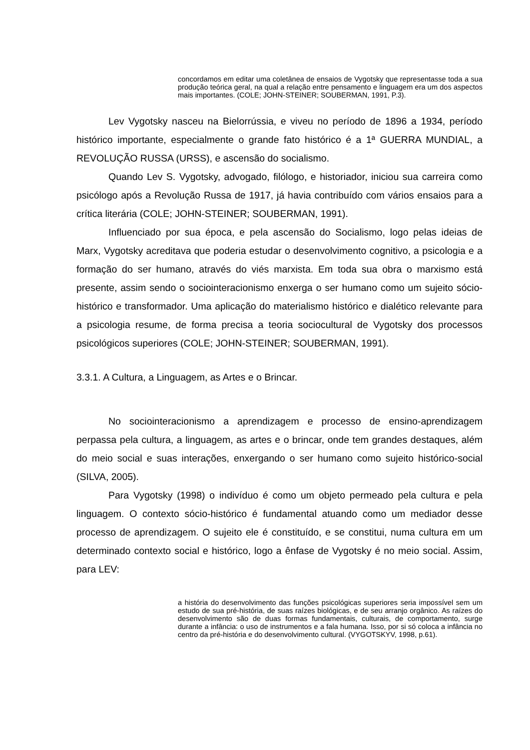concordamos em editar uma coletânea de ensaios de Vygotsky que representasse toda a sua produção teórica geral, na qual a relação entre pensamento e linguagem era um dos aspectos mais importantes. (COLE; JOHN-STEINER; SOUBERMAN, 1991, P.3).
Lev Vygotsky nasceu na Bielorrússia, e viveu no período de 1896 a 1934, período histórico importante, especialmente o grande fato histórico é a 1ª GUERRA MUNDIAL, a REVOLUÇÃO RUSSA (URSS), e ascensão do socialismo.
Quando Lev S. Vygotsky, advogado, filólogo, e historiador, iniciou sua carreira como psicólogo após a Revolução Russa de 1917, já havia contribuído com vários ensaios para a crítica literária (COLE; JOHN-STEINER; SOUBERMAN, 1991).
Influenciado por sua época, e pela ascensão do Socialismo, logo pelas ideias de Marx, Vygotsky acreditava que poderia estudar o desenvolvimento cognitivo, a psicologia e a formação do ser humano, através do viés marxista. Em toda sua obra o marxismo está presente, assim sendo o sociointeracionismo enxerga o ser humano como um sujeito sócio-histórico e transformador. Uma aplicação do materialismo histórico e dialético relevante para a psicologia resume, de forma precisa a teoria sociocultural de Vygotsky dos processos psicológicos superiores (COLE; JOHN-STEINER; SOUBERMAN, 1991).
3.3.1. A Cultura, a Linguagem, as Artes e o Brincar.
No sociointeracionismo a aprendizagem e processo de ensino-aprendizagem perpassa pela cultura, a linguagem, as artes e o brincar, onde tem grandes destaques, além do meio social e suas interações, enxergando o ser humano como sujeito histórico-social (SILVA, 2005).
Para Vygotsky (1998) o indivíduo é como um objeto permeado pela cultura e pela linguagem. O contexto sócio-histórico é fundamental atuando como um mediador desse processo de aprendizagem. O sujeito ele é constituído, e se constitui, numa cultura em um determinado contexto social e histórico, logo a ênfase de Vygotsky é no meio social. Assim, para LEV:
a história do desenvolvimento das funções psicológicas superiores seria impossível sem um estudo de sua pré-história, de suas raízes biológicas, e de seu arranjo orgânico. As raízes do desenvolvimento são de duas formas fundamentais, culturais, de comportamento, surge durante a infância: o uso de instrumentos e a fala humana. Isso, por si só coloca a infância no centro da pré-história e do desenvolvimento cultural. (VYGOTSKYV, 1998, p.61).